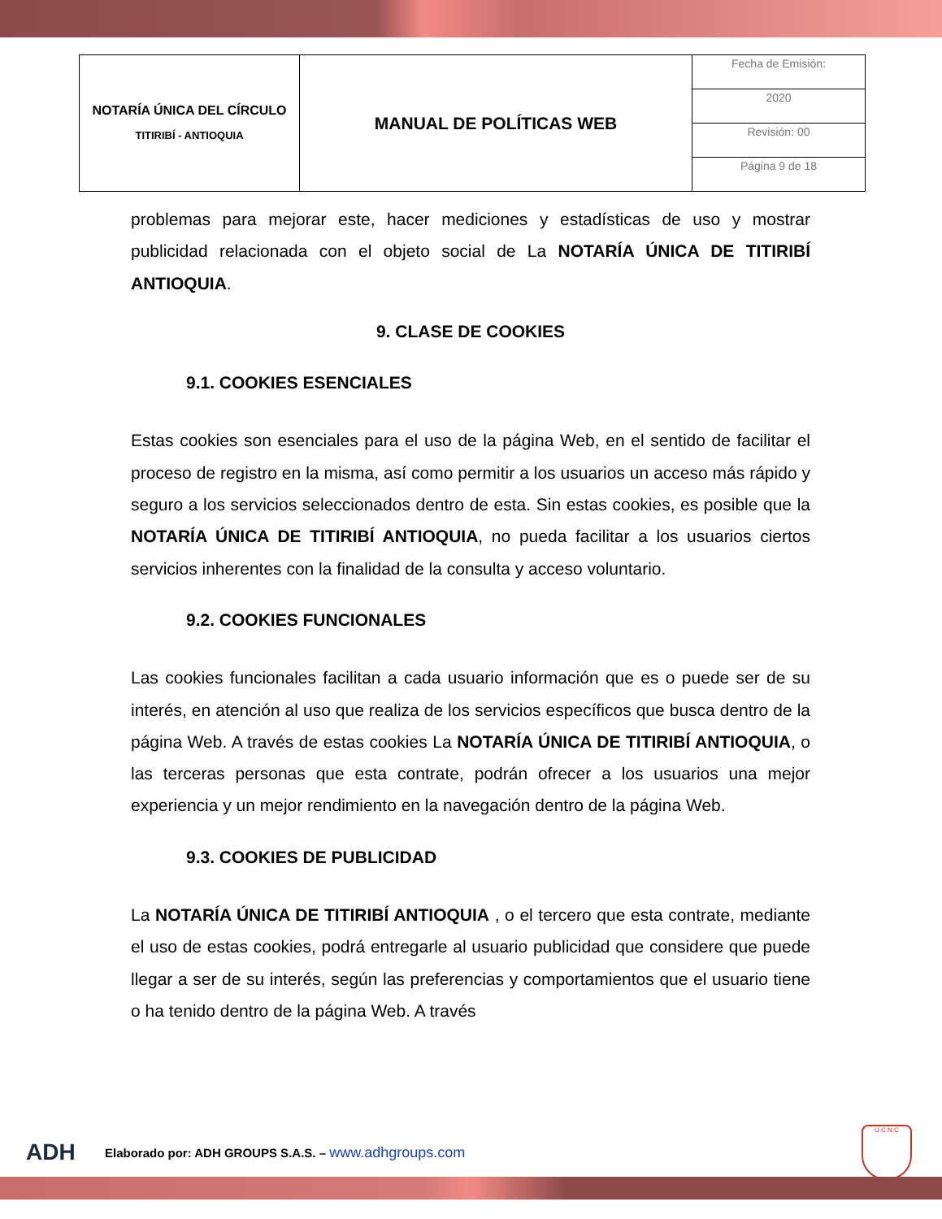| NOTARÍA ÚNICA DEL CÍRCULO TITIRIBÍ - ANTIOQUIA | MANUAL DE POLÍTICAS WEB | Fecha de Emisión: |
| | | 2020 |
| | | Revisión: 00 |
| | | Página 9 de 18 |
problemas para mejorar este, hacer mediciones y estadísticas de uso y mostrar publicidad relacionada con el objeto social de La NOTARÍA ÚNICA DE TITIRIBÍ ANTIOQUIA.
9. CLASE DE COOKIES
9.1. COOKIES ESENCIALES
Estas cookies son esenciales para el uso de la página Web, en el sentido de facilitar el proceso de registro en la misma, así como permitir a los usuarios un acceso más rápido y seguro a los servicios seleccionados dentro de esta. Sin estas cookies, es posible que la NOTARÍA ÚNICA DE TITIRIBÍ ANTIOQUIA, no pueda facilitar a los usuarios ciertos servicios inherentes con la finalidad de la consulta y acceso voluntario.
9.2. COOKIES FUNCIONALES
Las cookies funcionales facilitan a cada usuario información que es o puede ser de su interés, en atención al uso que realiza de los servicios específicos que busca dentro de la página Web. A través de estas cookies La NOTARÍA ÚNICA DE TITIRIBÍ ANTIOQUIA, o las terceras personas que esta contrate, podrán ofrecer a los usuarios una mejor experiencia y un mejor rendimiento en la navegación dentro de la página Web.
9.3. COOKIES DE PUBLICIDAD
La NOTARÍA ÚNICA DE TITIRIBÍ ANTIOQUIA , o el tercero que esta contrate, mediante el uso de estas cookies, podrá entregarle al usuario publicidad que considere que puede llegar a ser de su interés, según las preferencias y comportamientos que el usuario tiene o ha tenido dentro de la página Web. A través
ADH Elaborado por: ADH GROUPS S.A.S. – www.adhgroups.com U.C.N.C